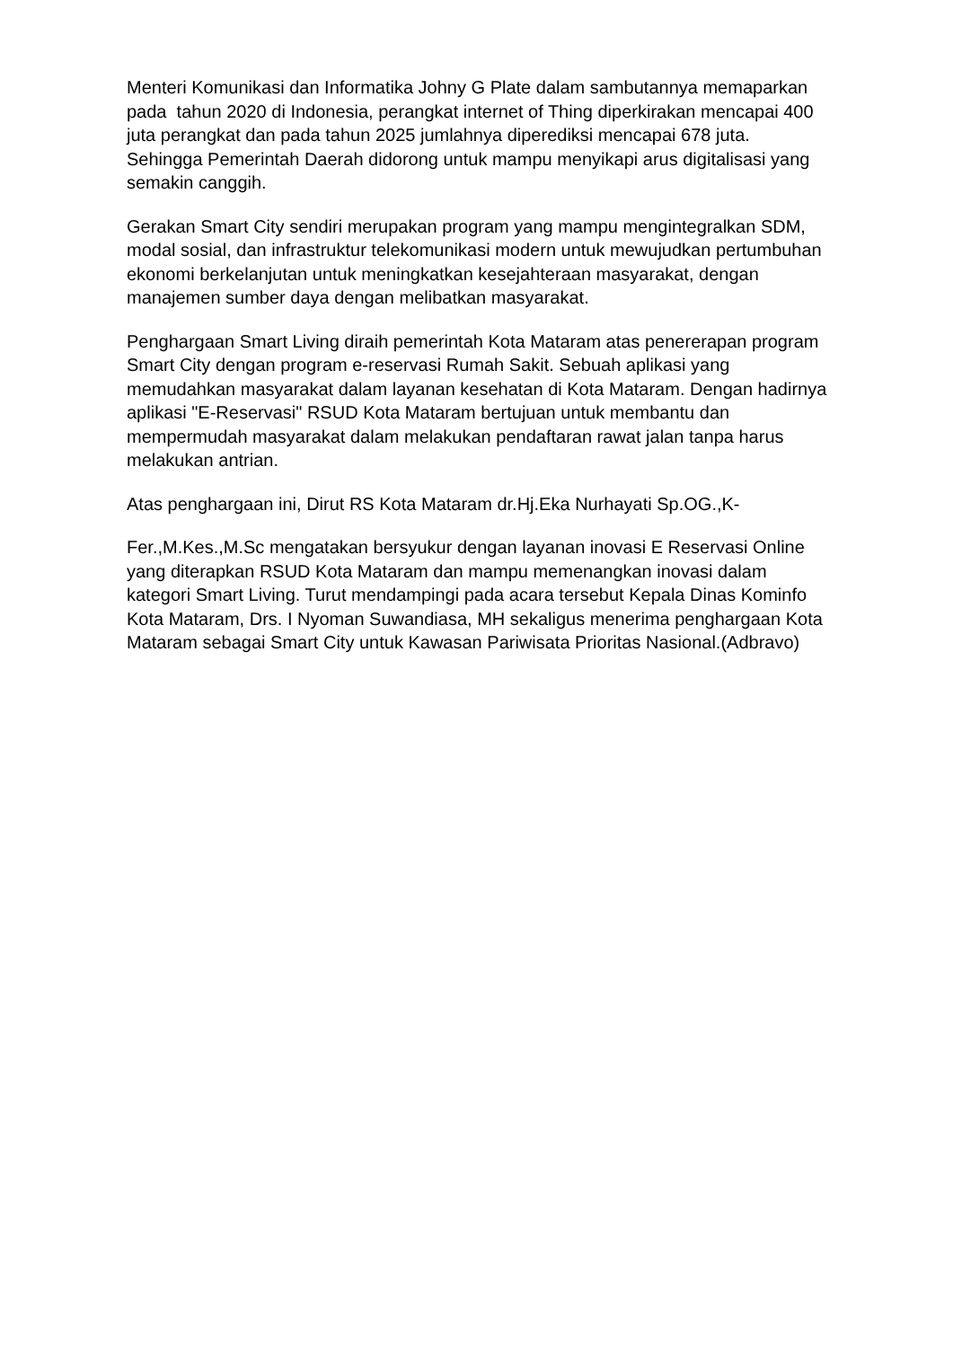Menteri Komunikasi dan Informatika Johny G Plate dalam sambutannya memaparkan pada tahun 2020 di Indonesia, perangkat internet of Thing diperkirakan mencapai 400 juta perangkat dan pada tahun 2025 jumlahnya diperediksi mencapai 678 juta. Sehingga Pemerintah Daerah didorong untuk mampu menyikapi arus digitalisasi yang semakin canggih.
Gerakan Smart City sendiri merupakan program yang mampu mengintegralkan SDM, modal sosial, dan infrastruktur telekomunikasi modern untuk mewujudkan pertumbuhan ekonomi berkelanjutan untuk meningkatkan kesejahteraan masyarakat, dengan manajemen sumber daya dengan melibatkan masyarakat.
Penghargaan Smart Living diraih pemerintah Kota Mataram atas penererapan program Smart City dengan program e-reservasi Rumah Sakit. Sebuah aplikasi yang memudahkan masyarakat dalam layanan kesehatan di Kota Mataram. Dengan hadirnya aplikasi "E-Reservasi" RSUD Kota Mataram bertujuan untuk membantu dan mempermudah masyarakat dalam melakukan pendaftaran rawat jalan tanpa harus melakukan antrian.
Atas penghargaan ini, Dirut RS Kota Mataram dr.Hj.Eka Nurhayati Sp.OG.,K-
Fer.,M.Kes.,M.Sc mengatakan bersyukur dengan layanan inovasi E Reservasi Online yang diterapkan RSUD Kota Mataram dan mampu memenangkan inovasi dalam kategori Smart Living. Turut mendampingi pada acara tersebut Kepala Dinas Kominfo Kota Mataram, Drs. I Nyoman Suwandiasa, MH sekaligus menerima penghargaan Kota Mataram sebagai Smart City untuk Kawasan Pariwisata Prioritas Nasional.(Adbravo)